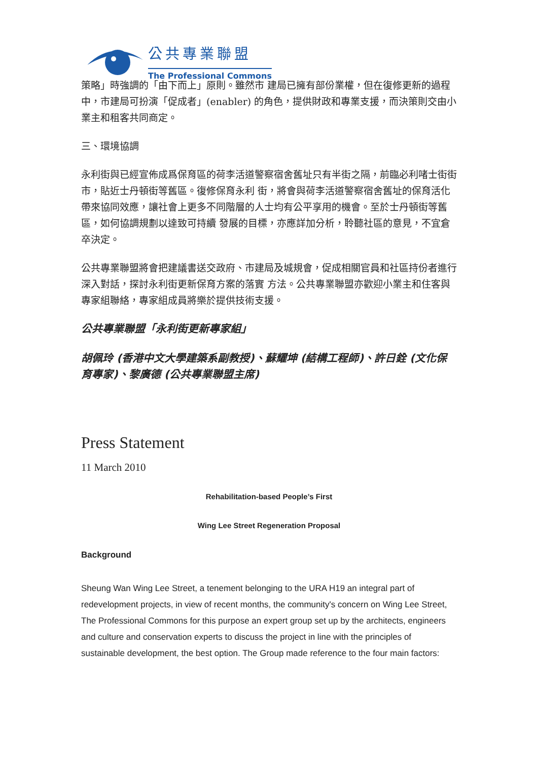公共專業聯盟
The Professional Commons
策略」時強調的「由下而上」原則。雖然市 建局已擁有部份業權，但在復修更新的過程中，市建局可扮演「促成者」(enabler) 的角色，提供財政和專業支援，而決策則交由小 業主和租客共同商定。
三、環境協調
永利街與已經宣佈成爲保育區的荷李活道警察宿舍舊址只有半街之隔，前臨必利啫士街街市，貼近士丹頓街等舊區。復修保育永利 街，將會與荷李活道警察宿舍舊址的保育活化帶來協同效應，讓社會上更多不同階層的人士均有公平享用的機會。至於士丹頓街等舊區，如何協調規劃以達致可持續 發展的目標，亦應詳加分析，聆聽社區的意見，不宜倉卒決定。
公共專業聯盟將會把建議書送交政府、市建局及城規會，促成相關官員和社區持份者進行深入對話，探討永利街更新保育方案的落實 方法。公共專業聯盟亦歡迎小業主和住客與專家組聯絡，專家組成員將樂於提供技術支援。
公共專業聯盟「永利街更新專家組」
胡佩玲 (香港中文大學建築系副教授)、蘇耀坤 (結構工程師)、許日銓 (文化保育專家)、黎廣德 (公共專業聯盟主席)
Press Statement
11 March 2010
Rehabilitation-based People’s First
Wing Lee Street Regeneration Proposal
Background
Sheung Wan Wing Lee Street, a tenement belonging to the URA H19 an integral part of redevelopment projects, in view of recent months, the community's concern on Wing Lee Street, The Professional Commons for this purpose an expert group set up by the architects, engineers and culture and conservation experts to discuss the project in line with the principles of sustainable development, the best option. The Group made reference to the four main factors: